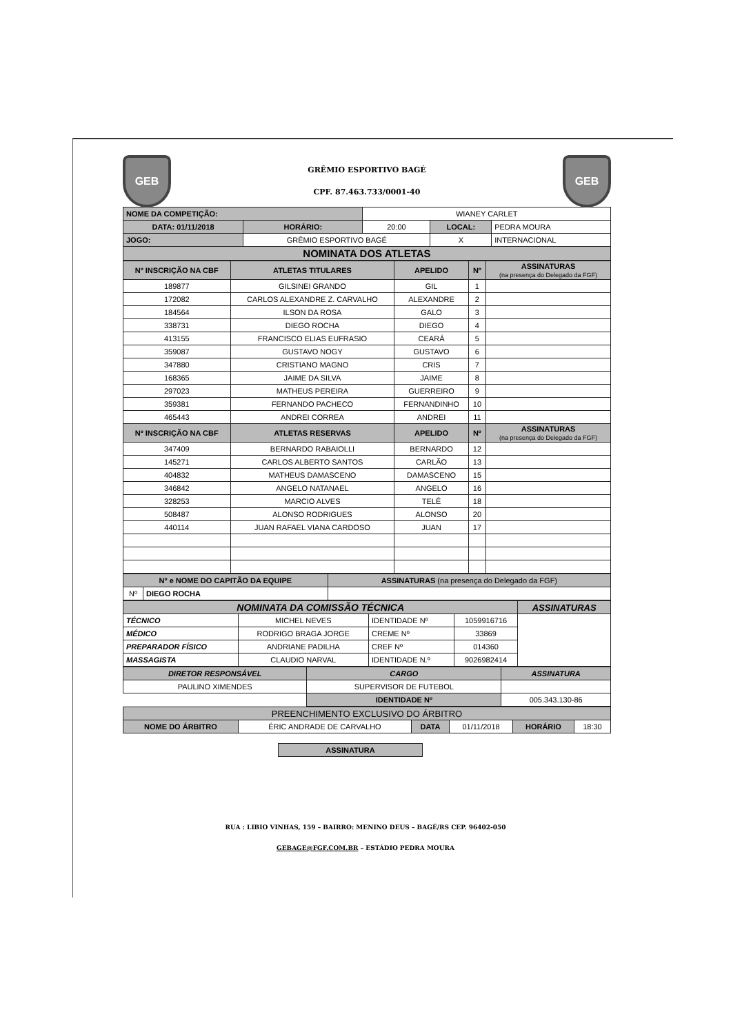GEB
GRÊMIO ESPORTIVO BAGÉ
CPF. 87.463.733/0001-40
GEB
| NOME DA COMPETIÇÃO: | | WIANEY CARLET | | |
| DATA: 01/11/2018 | HORÁRIO: | 20:00 | LOCAL: | PEDRA MOURA |
| JOGO: | GRÊMIO ESPORTIVO BAGÉ | | X | INTERNACIONAL |
| NOMINATA DOS ATLETAS | | | | |
| Nº INSCRIÇÃO NA CBF | ATLETAS TITULARES | APELIDO | Nº | ASSINATURAS (na presença do Delegado da FGF) |
| --- | --- | --- | --- | --- |
| 189877 | GILSINEI GRANDO | GIL | 1 | |
| 172082 | CARLOS ALEXANDRE Z. CARVALHO | ALEXANDRE | 2 | |
| 184564 | ILSON DA ROSA | GALO | 3 | |
| 338731 | DIEGO ROCHA | DIEGO | 4 | |
| 413155 | FRANCISCO ELIAS EUFRASIO | CEARÁ | 5 | |
| 359087 | GUSTAVO NOGY | GUSTAVO | 6 | |
| 347880 | CRISTIANO MAGNO | CRIS | 7 | |
| 168365 | JAIME DA SILVA | JAIME | 8 | |
| 297023 | MATHEUS PEREIRA | GUERREIRO | 9 | |
| 359381 | FERNANDO PACHECO | FERNANDINHO | 10 | |
| 465443 | ANDREI CORREA | ANDREI | 11 | |
| Nº INSCRIÇÃO NA CBF | ATLETAS RESERVAS | APELIDO | Nº | ASSINATURAS (na presença do Delegado da FGF) |
| 347409 | BERNARDO RABAIOLLI | BERNARDO | 12 | |
| 145271 | CARLOS ALBERTO SANTOS | CARLÃO | 13 | |
| 404832 | MATHEUS DAMASCENO | DAMASCENO | 15 | |
| 346842 | ANGELO NATANAEL | ANGELO | 16 | |
| 328253 | MARCIO ALVES | TELÊ | 18 | |
| 508487 | ALONSO RODRIGUES | ALONSO | 20 | |
| 440114 | JUAN RAFAEL VIANA CARDOSO | JUAN | 17 | |
| Nº e NOME DO CAPITÃO DA EQUIPE | | ASSINATURAS (na presença do Delegado da FGF) |
| --- | --- | --- |
| Nº | DIEGO ROCHA | |
| NOMINATA DA COMISSÃO TÉCNICA | | | | ASSINATURAS |
| --- | --- | --- | --- | --- |
| TÉCNICO | MICHEL NEVES | IDENTIDADE Nº | 1059916716 | |
| MÉDICO | RODRIGO BRAGA JORGE | CREME Nº | 33869 | |
| PREPARADOR FÍSICO | ANDRIANE PADILHA | CREF Nº | 014360 | |
| MASSAGISTA | CLAUDIO NARVAL | IDENTIDADE N.º | 9026982414 | |
| DIRETOR RESPONSÁVEL | CARGO | ASSINATURA |
| --- | --- | --- |
| PAULINO XIMENDES | SUPERVISOR DE FUTEBOL | |
| | IDENTIDADE Nº | 005.343.130-86 |
| PREENCHIMENTO EXCLUSIVO DO ÁRBITRO | | | | | |
| --- | --- | --- | --- | --- | --- |
| NOME DO ÁRBITRO | ÉRIC ANDRADE DE CARVALHO | DATA | 01/11/2018 | HORÁRIO | 18:30 |
| ASSINATURA |
RUA : LIBIO VINHAS, 159 – BAIRRO: MENINO DEUS – BAGÉ/RS CEP. 96402-050
GEBAGE@FGF.COM.BR – ESTÁDIO PEDRA MOURA